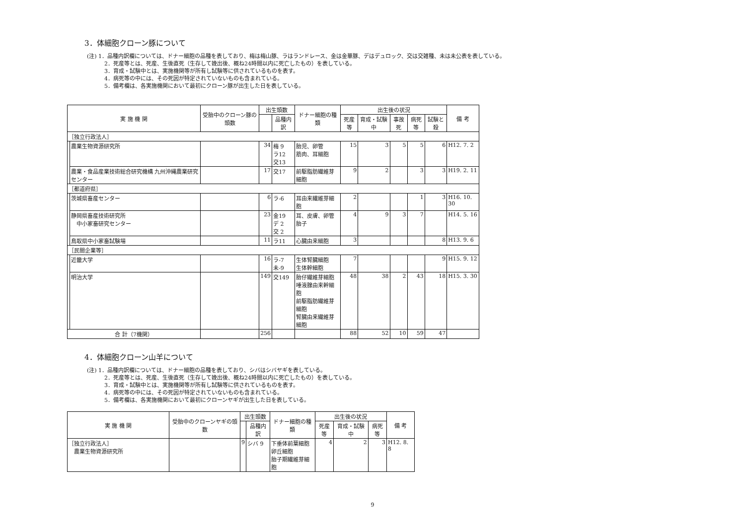3．体細胞クローン豚について
(注) 1．品種内訳欄については、ドナー細胞の品種を表しており、梅は梅山豚、ラはランドレース、金は金華豚、デはデュロック、交は交雑種、未は未公表を表している。
2．死産等とは、死産、生後直死（生存して娩出後、概ね24時間以内に死亡したもの）を表している。
3．育成・試験中とは、実施機関等が所有し試験等に供されているものを表す。
4．病死等の中には、その死因が特定されていないものも含まれている。
5．備考欄は、各実施機関において最初にクローン豚が出生した日を表している。
| 実 施 機 関 | | 受胎中のクローン豚の頭数 | 出生頭数 | | ドナー細胞の種類 | 出生後の状況 | | | | | 備 考 |
| --- | --- | --- | --- | --- | --- | --- | --- | --- | --- | --- | --- |
| | | | | 品種内訳 | | 死産等 | 育成・試験中 | 事故死 | 病死等 | 試験と殺 | |
| ［独立行政法人］ | | | | | | | | | | | |
| | 農業生物資源研究所 | | 34 | 梅 9 ラ12 交13 | 胎児、卵管 筋肉、耳細胞 | 15 | 3 | 5 | 5 | 6 | H12. 7. 2 |
| | 農業・食品産業技術総合研究機構 九州沖縄農業研究センター | | 17 | 交17 | 前駆脂肪繊維芽細胞 | 9 | 2 | | 3 | 3 | H19. 2. 11 |
| ［都道府県］ | | | | | | | | | | | |
| | 茨城県畜産センター | | 6 | ラ-6 | 耳由来繊維芽細胞 | 2 | | | 1 | 3 | H16. 10. 30 |
| | 静岡県畜産技術研究所 中小家畜研究センター | | 23 | 金19 デ 2 交 2 | 耳、皮膚、卵管 胎子 | 4 | 9 | 3 | 7 | | H14. 5. 16 |
| | 鳥取県中小家畜試験場 | | 11 | ラ11 | 心臓由来細胞 | 3 | | | | 8 | H13. 9. 6 |
| ［民間企業等］ | | | | | | | | | | | |
| | 近畿大学 | | 16 | ラ-7 未-9 | 生体腎臓細胞 生体幹細胞 | 7 | | | | 9 | H15. 9. 12 |
| | 明治大学 | | 149 | 交149 | 胎仔繊維芽細胞 唾液腺由来幹細胞 前駆脂肪繊維芽細胞 腎臓由来繊維芽細胞 | 48 | 38 | 2 | 43 | 18 | H15. 3. 30 |
| 合 計（7機関） | | | 256 | | | 88 | 52 | 10 | 59 | 47 | |
4．体細胞クローン山羊について
(注) 1．品種内訳欄については、ドナー細胞の品種を表しており、シバはシバヤギを表している。
2．死産等とは、死産、生後直死（生存して娩出後、概ね24時間以内に死亡したもの）を表している。
3．育成・試験中とは、実施機関等が所有し試験等に供されているものを表す。
4．病死等の中には、その死因が特定されていないものも含まれている。
5．備考欄は、各実施機関において最初にクローンヤギが出生した日を表している。
| 実 施 機 関 | 受胎中のクローンヤギの頭数 | 出生頭数 | | ドナー細胞の種類 | 出生後の状況 | | | 備 考 |
| --- | --- | --- | --- | --- | --- | --- | --- | --- |
| | | | 品種内訳 | | 死産等 | 育成・試験中 | 病死等 | |
| ［独立行政法人］ 農業生物資源研究所 | | 9 | シバ 9 | 下垂体前葉細胞 卵丘細胞 胎子期繊維芽細胞 | 4 | 2 | 3 | H12. 8. 8 |
9